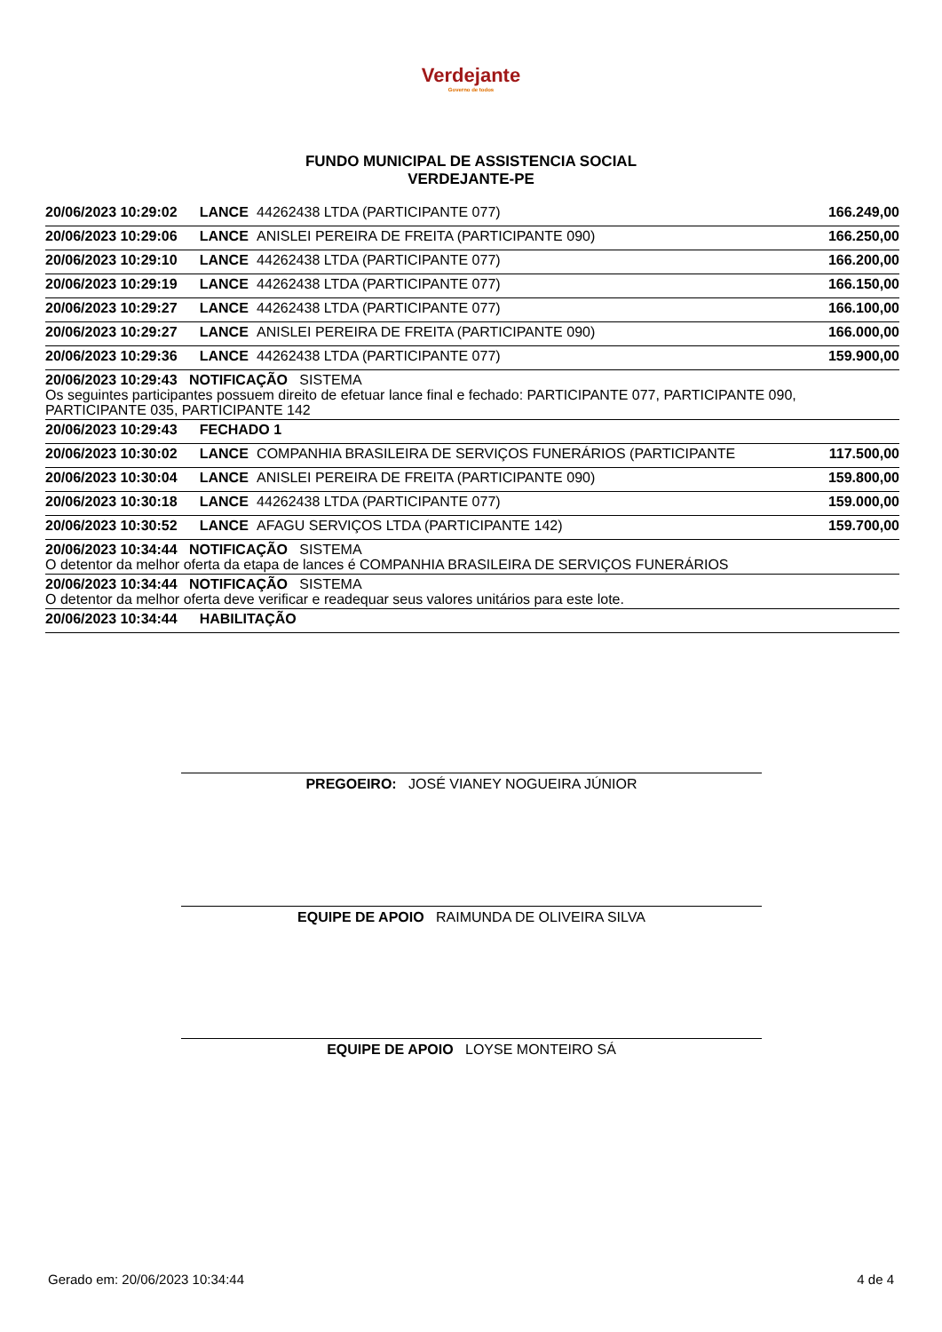Verdejante
Governo de todos
FUNDO MUNICIPAL DE ASSISTENCIA SOCIAL
VERDEJANTE-PE
| 20/06/2023 10:29:02 | LANCE | 44262438 LTDA (PARTICIPANTE 077) | 166.249,00 |
| 20/06/2023 10:29:06 | LANCE | ANISLEI PEREIRA DE FREITA (PARTICIPANTE 090) | 166.250,00 |
| 20/06/2023 10:29:10 | LANCE | 44262438 LTDA (PARTICIPANTE 077) | 166.200,00 |
| 20/06/2023 10:29:19 | LANCE | 44262438 LTDA (PARTICIPANTE 077) | 166.150,00 |
| 20/06/2023 10:29:27 | LANCE | 44262438 LTDA (PARTICIPANTE 077) | 166.100,00 |
| 20/06/2023 10:29:27 | LANCE | ANISLEI PEREIRA DE FREITA (PARTICIPANTE 090) | 166.000,00 |
| 20/06/2023 10:29:36 | LANCE | 44262438 LTDA (PARTICIPANTE 077) | 159.900,00 |
| 20/06/2023 10:29:43 NOTIFICAÇÃO SISTEMA Os seguintes participantes possuem direito de efetuar lance final e fechado: PARTICIPANTE 077, PARTICIPANTE 090, PARTICIPANTE 035, PARTICIPANTE 142 | | | |
| 20/06/2023 10:29:43 | FECHADO 1 | | |
| 20/06/2023 10:30:02 | LANCE | COMPANHIA BRASILEIRA DE SERVIÇOS FUNERÁRIOS (PARTICIPANTE | 117.500,00 |
| 20/06/2023 10:30:04 | LANCE | ANISLEI PEREIRA DE FREITA (PARTICIPANTE 090) | 159.800,00 |
| 20/06/2023 10:30:18 | LANCE | 44262438 LTDA (PARTICIPANTE 077) | 159.000,00 |
| 20/06/2023 10:30:52 | LANCE | AFAGU SERVIÇOS LTDA (PARTICIPANTE 142) | 159.700,00 |
| 20/06/2023 10:34:44 NOTIFICAÇÃO SISTEMA O detentor da melhor oferta da etapa de lances é COMPANHIA BRASILEIRA DE SERVIÇOS FUNERÁRIOS | | | |
| 20/06/2023 10:34:44 NOTIFICAÇÃO SISTEMA O detentor da melhor oferta deve verificar e readequar seus valores unitários para este lote. | | | |
| 20/06/2023 10:34:44 | HABILITAÇÃO | | |
PREGOEIRO: JOSÉ VIANEY NOGUEIRA JÚNIOR
EQUIPE DE APOIO RAIMUNDA DE OLIVEIRA SILVA
EQUIPE DE APOIO LOYSE MONTEIRO SÁ
Gerado em: 20/06/2023 10:34:44 4 de 4